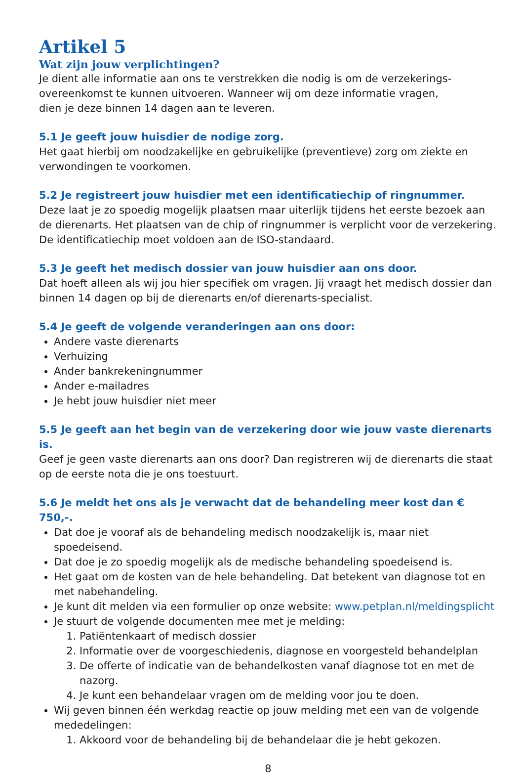Artikel 5
Wat zijn jouw verplichtingen?
Je dient alle informatie aan ons te verstrekken die nodig is om de verzekerings-
overeenkomst te kunnen uitvoeren. Wanneer wij om deze informatie vragen,
dien je deze binnen 14 dagen aan te leveren.
5.1 Je geeft jouw huisdier de nodige zorg.
Het gaat hierbij om noodzakelijke en gebruikelijke (preventieve) zorg om ziekte en verwondingen te voorkomen.
5.2 Je registreert jouw huisdier met een identificatiechip of ringnummer.
Deze laat je zo spoedig mogelijk plaatsen maar uiterlijk tijdens het eerste bezoek aan de dierenarts. Het plaatsen van de chip of ringnummer is verplicht voor de verzekering. De identificatiechip moet voldoen aan de ISO-standaard.
5.3 Je geeft het medisch dossier van jouw huisdier aan ons door.
Dat hoeft alleen als wij jou hier specifiek om vragen. Jij vraagt het medisch dossier dan binnen 14 dagen op bij de dierenarts en/of dierenarts-specialist.
5.4 Je geeft de volgende veranderingen aan ons door:
Andere vaste dierenarts
Verhuizing
Ander bankrekeningnummer
Ander e-mailadres
Je hebt jouw huisdier niet meer
5.5 Je geeft aan het begin van de verzekering door wie jouw vaste dierenarts is.
Geef je geen vaste dierenarts aan ons door? Dan registreren wij de dierenarts die staat op de eerste nota die je ons toestuurt.
5.6 Je meldt het ons als je verwacht dat de behandeling meer kost dan € 750,-.
Dat doe je vooraf als de behandeling medisch noodzakelijk is, maar niet spoedeisend.
Dat doe je zo spoedig mogelijk als de medische behandeling spoedeisend is.
Het gaat om de kosten van de hele behandeling. Dat betekent van diagnose tot en met nabehandeling.
Je kunt dit melden via een formulier op onze website: www.petplan.nl/meldingsplicht
Je stuurt de volgende documenten mee met je melding:
1. Patiëntenkaart of medisch dossier
2. Informatie over de voorgeschiedenis, diagnose en voorgesteld behandelplan
3. De offerte of indicatie van de behandelkosten vanaf diagnose tot en met de nazorg.
4. Je kunt een behandelaar vragen om de melding voor jou te doen.
Wij geven binnen één werkdag reactie op jouw melding met een van de volgende mededelingen:
1. Akkoord voor de behandeling bij de behandelaar die je hebt gekozen.
8